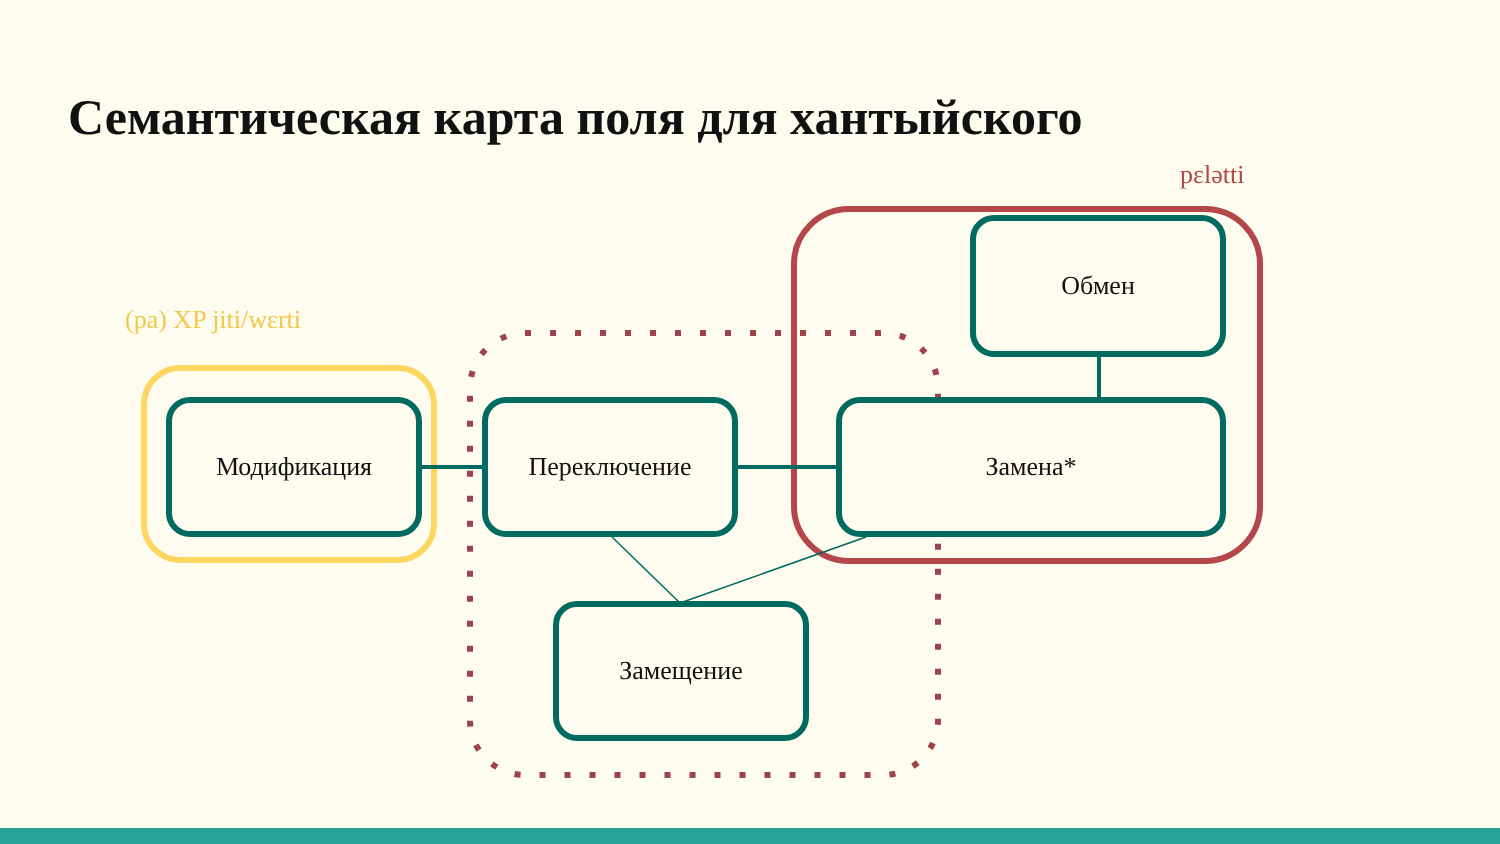Семантическая карта поля для хантыйского
pɛlətti
(pa) XP jiti/wɛrti
Модификация Переключение Замена*
Обмен
Замещение